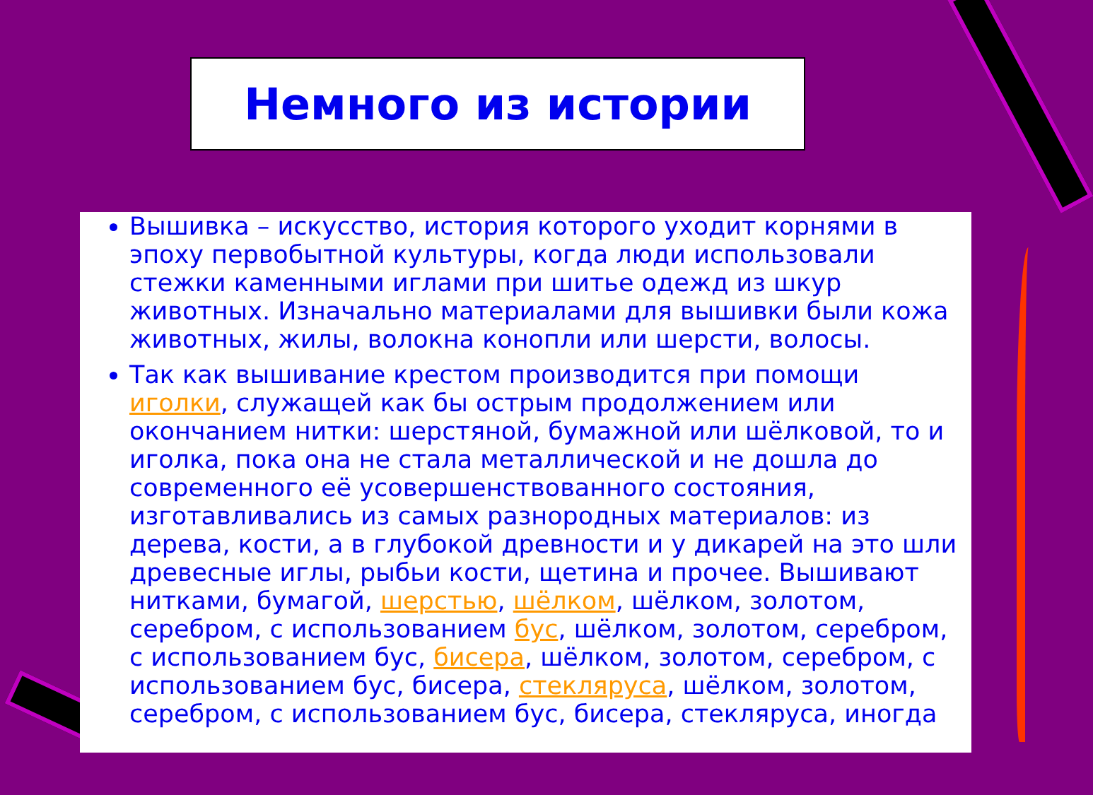Немного из истории
Вышивка – искусство, история которого уходит корнями в эпоху первобытной культуры, когда люди использовали стежки каменными иглами при шитье одежд из шкур животных. Изначально материалами для вышивки были кожа животных, жилы, волокна конопли или шерсти, волосы.
Так как вышивание крестом производится при помощи иголки, служащей как бы острым продолжением или окончанием нитки: шерстяной, бумажной или шёлковой, то и иголка, пока она не стала металлической и не дошла до современного её усовершенствованного состояния, изготавливались из самых разнородных материалов: из дерева, кости, а в глубокой древности и у дикарей на это шли древесные иглы, рыбьи кости, щетина и прочее. Вышивают нитками, бумагой, шерстью, шёлком, шёлком, золотом, серебром, с использованием бус, шёлком, золотом, серебром, с использованием бус, бисера, шёлком, золотом, серебром, с использованием бус, бисера, стекляруса, шёлком, золотом, серебром, с использованием бус, бисера, стекляруса, иногда